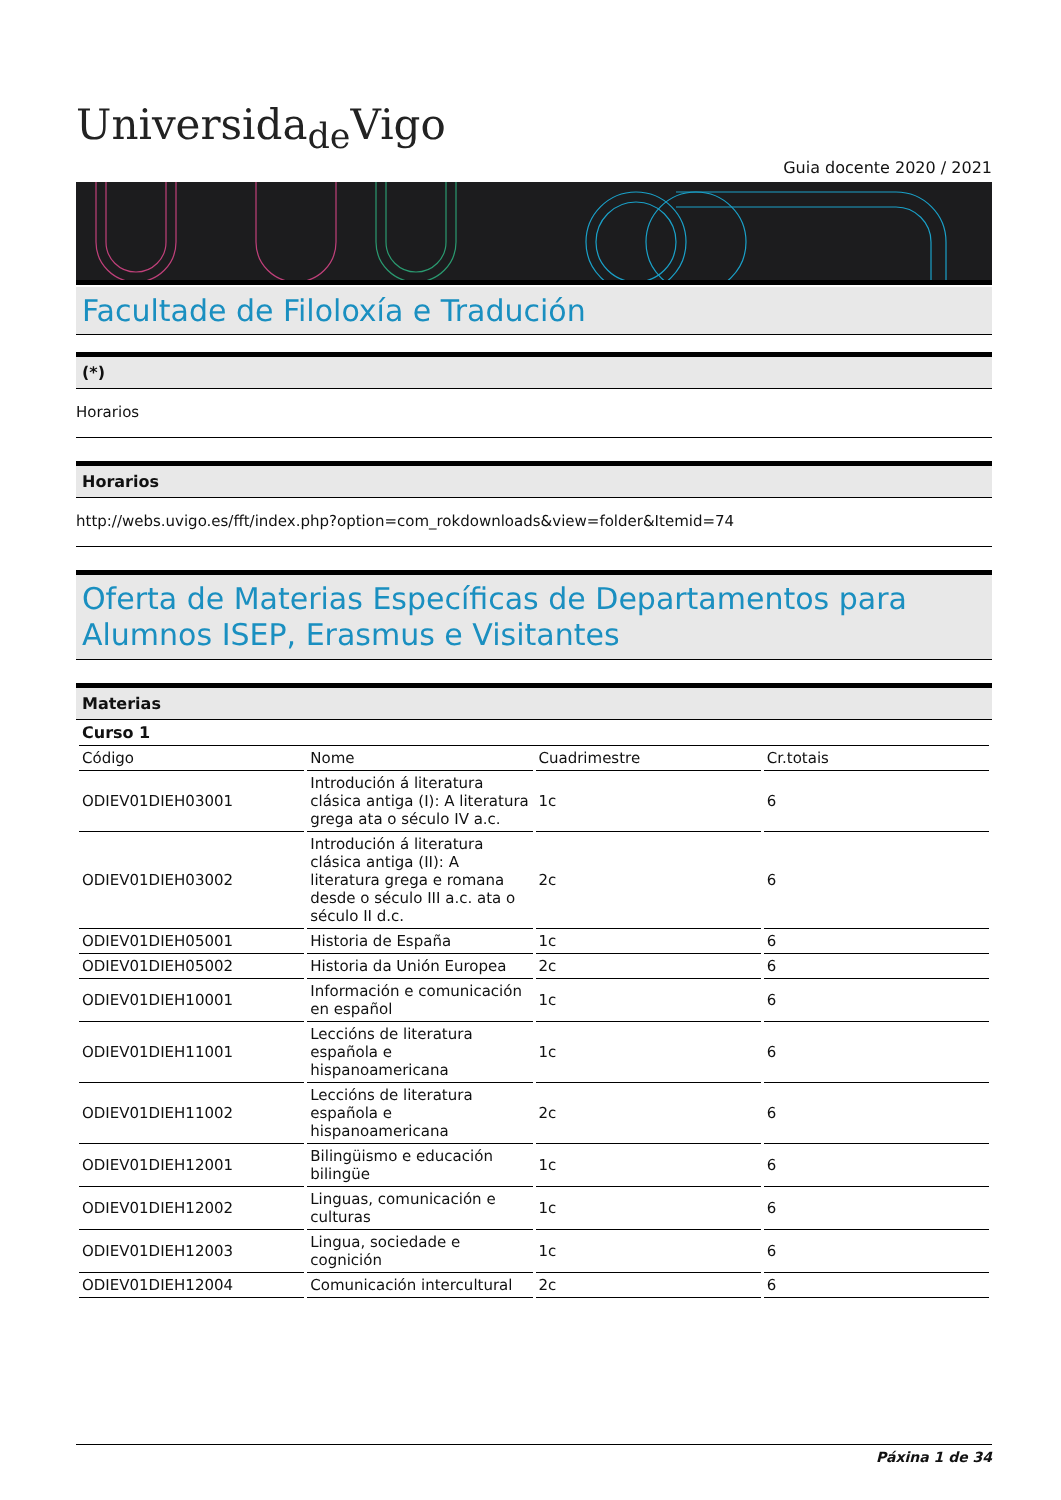Universida<sub>de</sub>Vigo
Guia docente 2020 / 2021
Facultade de Filoloxía e Tradución
(*)
Horarios
Horarios
http://webs.uvigo.es/fft/index.php?option=com_rokdownloads&view=folder&Itemid=74
Oferta de Materias Específicas de Departamentos para Alumnos ISEP, Erasmus e Visitantes
Materias
| Curso 1 | | | |
| Código | Nome | Cuadrimestre | Cr.totais |
| ODIEV01DIEH03001 | Introdución á literatura clásica antiga (I): A literatura grega ata o século IV a.c. | 1c | 6 |
| ODIEV01DIEH03002 | Introdución á literatura clásica antiga (II): A literatura grega e romana desde o século III a.c. ata o século II d.c. | 2c | 6 |
| ODIEV01DIEH05001 | Historia de España | 1c | 6 |
| ODIEV01DIEH05002 | Historia da Unión Europea | 2c | 6 |
| ODIEV01DIEH10001 | Información e comunicación en español | 1c | 6 |
| ODIEV01DIEH11001 | Leccións de literatura española e hispanoamericana | 1c | 6 |
| ODIEV01DIEH11002 | Leccións de literatura española e hispanoamericana | 2c | 6 |
| ODIEV01DIEH12001 | Bilingüismo e educación bilingüe | 1c | 6 |
| ODIEV01DIEH12002 | Linguas, comunicación e culturas | 1c | 6 |
| ODIEV01DIEH12003 | Lingua, sociedade e cognición | 1c | 6 |
| ODIEV01DIEH12004 | Comunicación intercultural | 2c | 6 |
Páxina 1 de 34